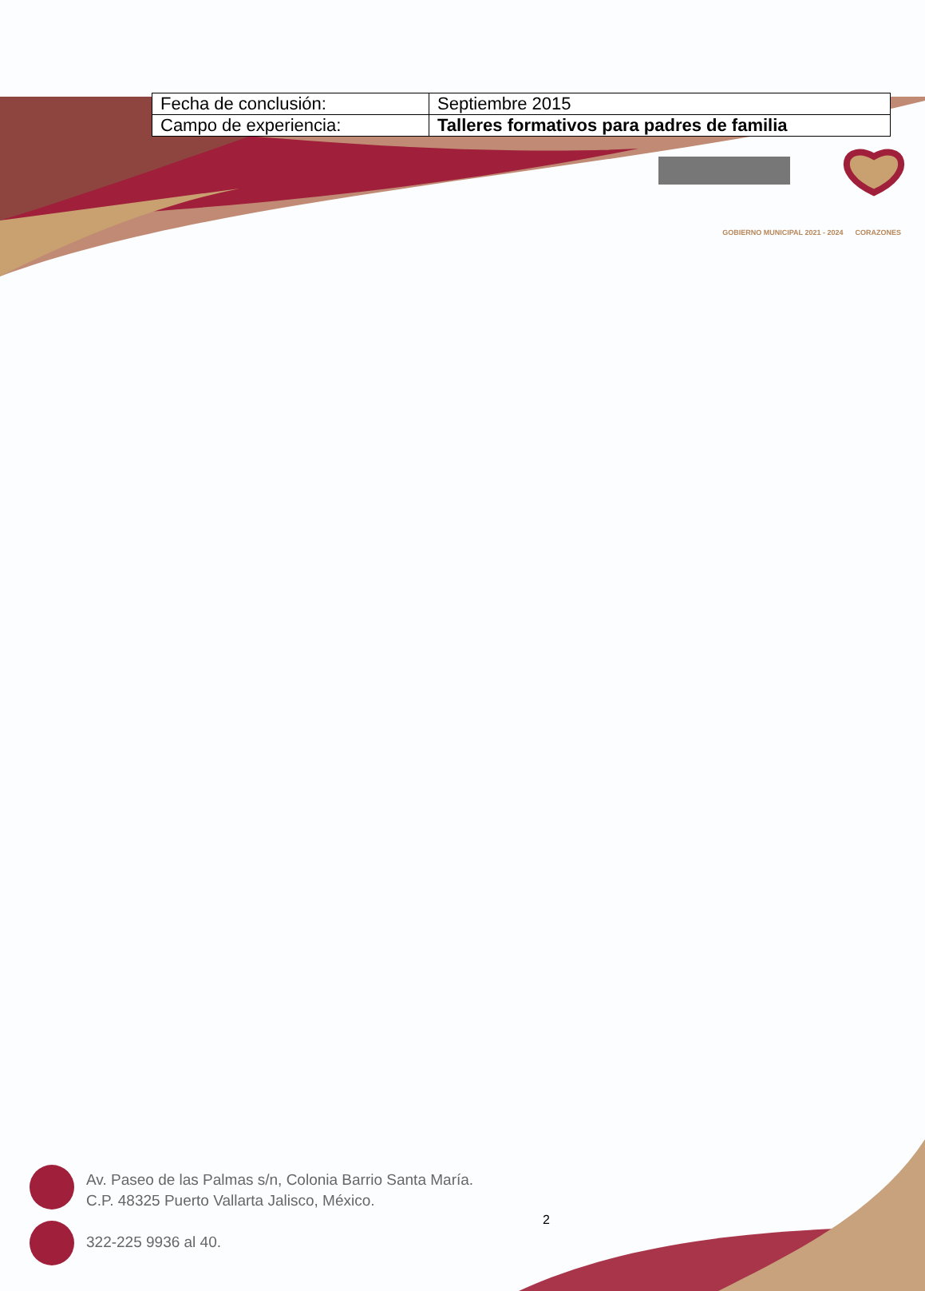| Fecha de conclusión: | Septiembre 2015 |
| Campo de experiencia: | Talleres formativos para padres de familia |
GOBIERNO MUNICIPAL 2021 - 2024 CORAZONES
Av. Paseo de las Palmas s/n, Colonia Barrio Santa María.
C.P. 48325 Puerto Vallarta Jalisco, México.
322-225 9936 al 40.
2